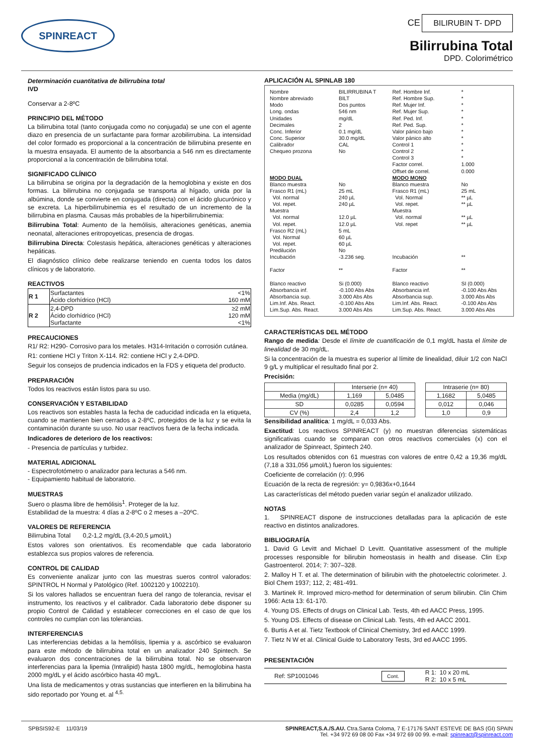SPINREACT
CE BILIRUBIN T- DPD
Bilirrubina Total
DPD. Colorimétrico
Determinación cuantitativa de bilirrubina total
IVD
Conservar a 2-8ºC
PRINCIPIO DEL MÉTODO
La bilirrubina total (tanto conjugada como no conjugada) se une con el agente diazo en presencia de un surfactante para formar azobilirrubina. La intensidad del color formado es proporcional a la concentración de bilirrubina presente en la muestra ensayada. El aumento de la absorbancia a 546 nm es directamente proporcional a la concentración de bilirrubina total.
SIGNIFICADO CLÍNICO
La bilirrubina se origina por la degradación de la hemoglobina y existe en dos formas. La bilirrubina no conjugada se transporta al hígado, unida por la albúmina, donde se convierte en conjugada (directa) con el ácido glucurónico y se excreta. La hiperbilirrubinemia es el resultado de un incremento de la bilirrubina en plasma. Causas más probables de la hiperbilirrubinemia:
Bilirrubina Total: Aumento de la hemólisis, alteraciones genéticas, anemia neonatal, alteraciones eritropoyeticas, presencia de drogas.
Bilirrubina Directa: Colestasis hepática, alteraciones genéticas y alteraciones hepáticas.
El diagnóstico clínico debe realizarse teniendo en cuenta todos los datos clínicos y de laboratorio.
REACTIVOS
| R 1 | Surfactantes Ácido clorhídrico (HCl) | <1% 160 mM |
| R 2 | 2,4-DPD Ácido clorhídrico (HCl) Surfactante | ≥2 mM 120 mM <1% |
PRECAUCIONES
R1/ R2: H290- Corrosivo para los metales. H314-Irritación o corrosión cutánea.
R1: contiene HCl y Triton X-114. R2: contiene HCl y 2,4-DPD.
Seguir los consejos de prudencia indicados en la FDS y etiqueta del producto.
PREPARACIÓN
Todos los reactivos están listos para su uso.
CONSERVACIÓN Y ESTABILIDAD
Los reactivos son estables hasta la fecha de caducidad indicada en la etiqueta, cuando se mantienen bien cerrados a 2-8ºC, protegidos de la luz y se evita la contaminación durante su uso. No usar reactivos fuera de la fecha indicada.
Indicadores de deterioro de los reactivos:
- Presencia de partículas y turbidez.
MATERIAL ADICIONAL
- Espectrofotómetro o analizador para lecturas a 546 nm.
- Equipamiento habitual de laboratorio.
MUESTRAS
Suero o plasma libre de hemólisis<sup>1</sup>. Proteger de la luz.
Estabilidad de la muestra: 4 días a 2-8ºC o 2 meses a –20ºC.
VALORES DE REFERENCIA
Bilirrubina Total 0,2-1,2 mg/dL (3,4-20,5 µmol/L)
Estos valores son orientativos. Es recomendable que cada laboratorio establezca sus propios valores de referencia.
CONTROL DE CALIDAD
Es conveniente analizar junto con las muestras sueros control valorados: SPINTROL H Normal y Patológico (Ref. 1002120 y 1002210).
Si los valores hallados se encuentran fuera del rango de tolerancia, revisar el instrumento, los reactivos y el calibrador. Cada laboratorio debe disponer su propio Control de Calidad y establecer correcciones en el caso de que los controles no cumplan con las tolerancias.
INTERFERENCIAS
Las interferencias debidas a la hemólisis, lipemia y a. ascórbico se evaluaron para este método de bilirrubina total en un analizador 240 Spintech. Se evaluaron dos concentraciones de la bilirrubina total. No se observaron interferencias para la lipemia (Intralipid) hasta 1800 mg/dL, hemoglobina hasta 2000 mg/dL y el ácido ascórbico hasta 40 mg/L.
Una lista de medicamentos y otras sustancias que interfieren en la bilirrubina ha sido reportado por Young et. al <sup>4,5.</sup>
APLICACIÓN AL SPINLAB 180
| Nombre Nombre abreviado Modo Long. ondas Unidades Decimales Conc. Inferior Conc. Superior Calibrador Chequeo prozona | BILIRRUBINA T BILT Dos puntos 546 nm mg/dL 2 0.1 mg/dL 30.0 mg/dL CAL No | Ref. Hombre Inf. Ref. Hombre Sup. Ref. Mujer Inf. Ref. Mujer Sup. Ref. Ped. Inf. Ref. Ped. Sup. Valor pánico bajo Valor pánico alto Control 1 Control 2 Control 3 Factor correl. Offset de correl. | * * * * * * * * * * * 1.000 0.000 |
| MODO DUAL | | MODO MONO | |
| Blanco muestra Frasco R1 (mL) Vol. normal Vol. repet. Muestra Vol. normal Vol. repet. Frasco R2 (mL) Vol. Normal Vol. repet. Predilución Incubación Factor | No 25 mL 240 µL 240 µL 12.0 µL 12.0 µL 5 mL 60 µL 60 µL No -3.236 seg. ** | Blanco muestra Frasco R1 (mL) Vol. Normal Vol. repet. Muestra Vol. normal Vol. repet Incubación Factor | No 25 mL ** µL ** µL ** µL ** µL ** ** |
| Blanco reactivo Absorbancia inf. Absorbancia sup. Lim.Inf. Abs. React. Lim.Sup. Abs. React. | Si (0.000) -0.100 Abs Abs 3.000 Abs Abs -0.100 Abs Abs 3.000 Abs Abs | Blanco reactivo Absorbancia inf. Absorbancia sup. Lim.Inf. Abs. React. Lim.Sup. Abs. React. | SI (0.000) -0.100 Abs Abs 3.000 Abs Abs -0.100 Abs Abs 3.000 Abs Abs |
CARACTERÍSTICAS DEL MÉTODO
Rango de medida: Desde el límite de cuantificación de 0,1 mg/dL hasta el límite de linealidad de 30 mg/dL.
Si la concentración de la muestra es superior al límite de linealidad, diluir 1/2 con NaCl 9 g/L y multiplicar el resultado final por 2.
Precisión:
| | Interserie (n= 40) | | | Intraserie (n= 80) | |
| --- | --- | --- | --- | --- | --- |
| Media (mg/dL) | 1,169 | 5,0485 | | 1,1682 | 5,0485 |
| SD | 0,0285 | 0,0594 | | 0,012 | 0,046 |
| CV (%) | 2,4 | 1,2 | | 1,0 | 0,9 |
Sensibilidad analítica: 1 mg/dL = 0,033 Abs.
Exactitud: Los reactivos SPINREACT (y) no muestran diferencias sistemáticas significativas cuando se comparan con otros reactivos comerciales (x) con el analizador de Spinreact, Spintech 240.
Los resultados obtenidos con 61 muestras con valores de entre 0,42 a 19,36 mg/dL (7,18 a 331,056 µmol/L) fueron los siguientes:
Coeficiente de correlación (r): 0,996
Ecuación de la recta de regresión: y= 0,9836x+0,1644
Las características del método pueden variar según el analizador utilizado.
NOTAS
1. SPINREACT dispone de instrucciones detalladas para la aplicación de este reactivo en distintos analizadores.
BIBLIOGRAFÍA
1. David G Levitt and Michael D Levitt. Quantitative assessment of the multiple processes responsible for bilirubin homeostasis in health and disease. Clin Exp Gastroenterol. 2014; 7: 307–328.
2. Malloy H T. et al. The determination of bilirubin with the photoelectric colorimeter. J. Biol Chem 1937; 112, 2; 481-491.
3. Martinek R. Improved micro-method for determination of serum bilirubin. Clin Chim 1966: Acta 13: 61-170.
4. Young DS. Effects of drugs on Clinical Lab. Tests, 4th ed AACC Press, 1995.
5. Young DS. Effects of disease on Clinical Lab. Tests, 4th ed AACC 2001.
6. Burtis A et al. Tietz Textbook of Clinical Chemistry, 3rd ed AACC 1999.
7. Tietz N W et al. Clinical Guide to Laboratory Tests, 3rd ed AACC 1995.
PRESENTACIÓN
| Ref: SP1001046 | Cont. | R 1: 10 x 20 mL R 2: 10 x 5 mL |
SPBSIS92-E 11/03/19 SPINREACT,S.A./S.AU. Ctra.Santa Coloma, 7 E-17176 SANT ESTEVE DE BAS (GI) SPAIN
Tel. +34 972 69 08 00 Fax +34 972 69 00 99. e-mail: spinreact@spinreact.com